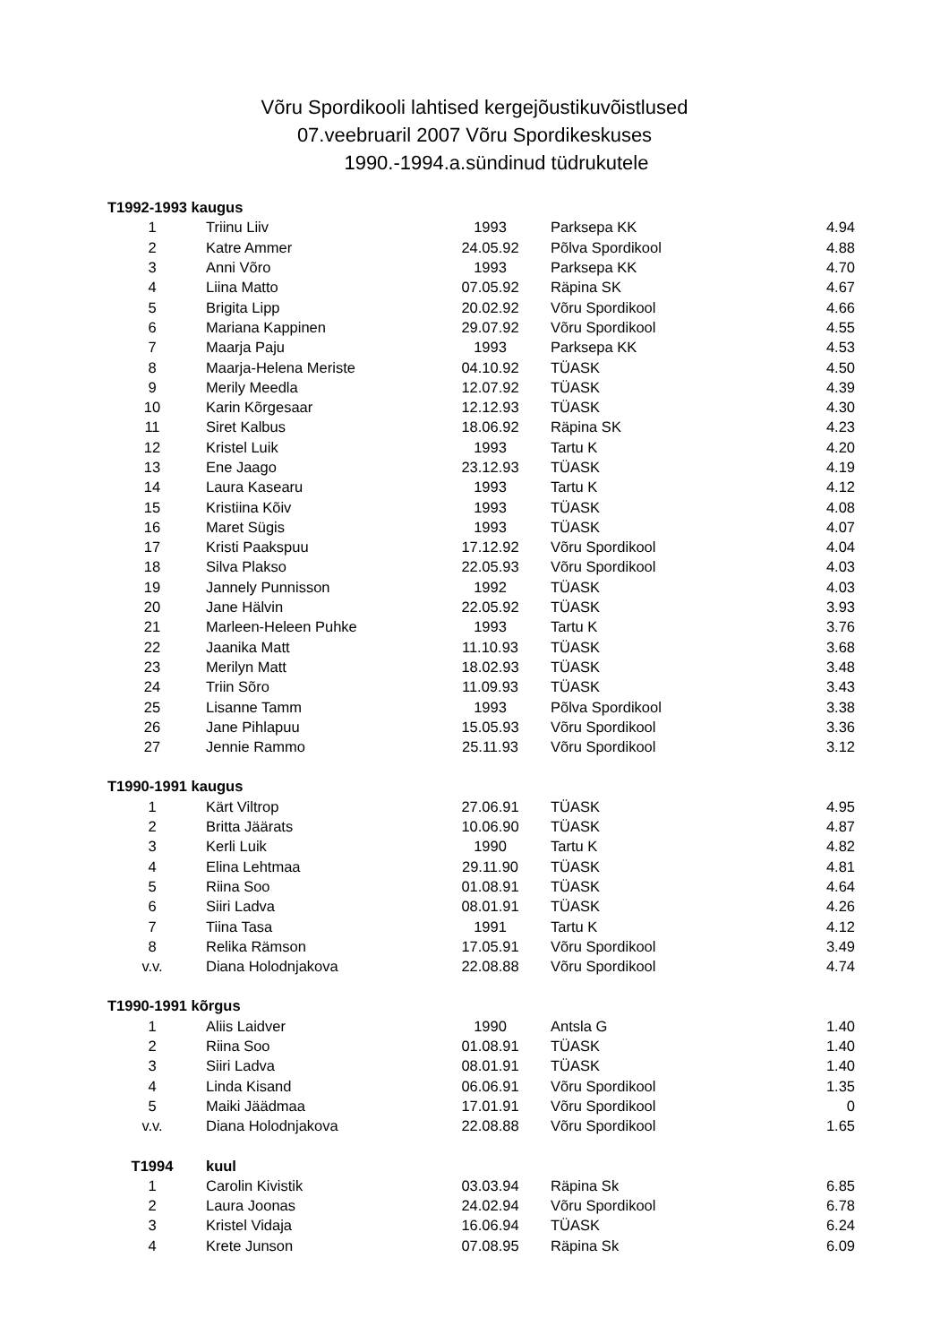Võru Spordikooli lahtised kergejõustikuvõistlused
07.veebruaril 2007 Võru Spordikeskuses
1990.-1994.a.sündinud tüdrukutele
| T1992-1993 kaugus | | | | |
| 1 | Triinu Liiv | 1993 | Parksepa KK | 4.94 |
| 2 | Katre Ammer | 24.05.92 | Põlva Spordikool | 4.88 |
| 3 | Anni Võro | 1993 | Parksepa KK | 4.70 |
| 4 | Liina Matto | 07.05.92 | Räpina SK | 4.67 |
| 5 | Brigita Lipp | 20.02.92 | Võru Spordikool | 4.66 |
| 6 | Mariana Kappinen | 29.07.92 | Võru Spordikool | 4.55 |
| 7 | Maarja Paju | 1993 | Parksepa KK | 4.53 |
| 8 | Maarja-Helena Meriste | 04.10.92 | TÜASK | 4.50 |
| 9 | Merily Meedla | 12.07.92 | TÜASK | 4.39 |
| 10 | Karin Kõrgesaar | 12.12.93 | TÜASK | 4.30 |
| 11 | Siret Kalbus | 18.06.92 | Räpina SK | 4.23 |
| 12 | Kristel Luik | 1993 | Tartu K | 4.20 |
| 13 | Ene Jaago | 23.12.93 | TÜASK | 4.19 |
| 14 | Laura Kasearu | 1993 | Tartu K | 4.12 |
| 15 | Kristiina Kõiv | 1993 | TÜASK | 4.08 |
| 16 | Maret Sügis | 1993 | TÜASK | 4.07 |
| 17 | Kristi Paakspuu | 17.12.92 | Võru Spordikool | 4.04 |
| 18 | Silva Plakso | 22.05.93 | Võru Spordikool | 4.03 |
| 19 | Jannely Punnisson | 1992 | TÜASK | 4.03 |
| 20 | Jane Hälvin | 22.05.92 | TÜASK | 3.93 |
| 21 | Marleen-Heleen Puhke | 1993 | Tartu K | 3.76 |
| 22 | Jaanika Matt | 11.10.93 | TÜASK | 3.68 |
| 23 | Merilyn Matt | 18.02.93 | TÜASK | 3.48 |
| 24 | Triin Sõro | 11.09.93 | TÜASK | 3.43 |
| 25 | Lisanne Tamm | 1993 | Põlva Spordikool | 3.38 |
| 26 | Jane Pihlapuu | 15.05.93 | Võru Spordikool | 3.36 |
| 27 | Jennie Rammo | 25.11.93 | Võru Spordikool | 3.12 |
| T1990-1991 kaugus | | | | |
| 1 | Kärt Viltrop | 27.06.91 | TÜASK | 4.95 |
| 2 | Britta Jäärats | 10.06.90 | TÜASK | 4.87 |
| 3 | Kerli Luik | 1990 | Tartu K | 4.82 |
| 4 | Elina Lehtmaa | 29.11.90 | TÜASK | 4.81 |
| 5 | Riina Soo | 01.08.91 | TÜASK | 4.64 |
| 6 | Siiri Ladva | 08.01.91 | TÜASK | 4.26 |
| 7 | Tiina Tasa | 1991 | Tartu K | 4.12 |
| 8 | Relika Rämson | 17.05.91 | Võru Spordikool | 3.49 |
| v.v. | Diana Holodnjakova | 22.08.88 | Võru Spordikool | 4.74 |
| T1990-1991 kõrgus | | | | |
| 1 | Aliis Laidver | 1990 | Antsla G | 1.40 |
| 2 | Riina Soo | 01.08.91 | TÜASK | 1.40 |
| 3 | Siiri Ladva | 08.01.91 | TÜASK | 1.40 |
| 4 | Linda Kisand | 06.06.91 | Võru Spordikool | 1.35 |
| 5 | Maiki Jäädmaa | 17.01.91 | Võru Spordikool | 0 |
| v.v. | Diana Holodnjakova | 22.08.88 | Võru Spordikool | 1.65 |
| T1994 | kuul | | | |
| 1 | Carolin Kivistik | 03.03.94 | Räpina Sk | 6.85 |
| 2 | Laura Joonas | 24.02.94 | Võru Spordikool | 6.78 |
| 3 | Kristel Vidaja | 16.06.94 | TÜASK | 6.24 |
| 4 | Krete Junson | 07.08.95 | Räpina Sk | 6.09 |